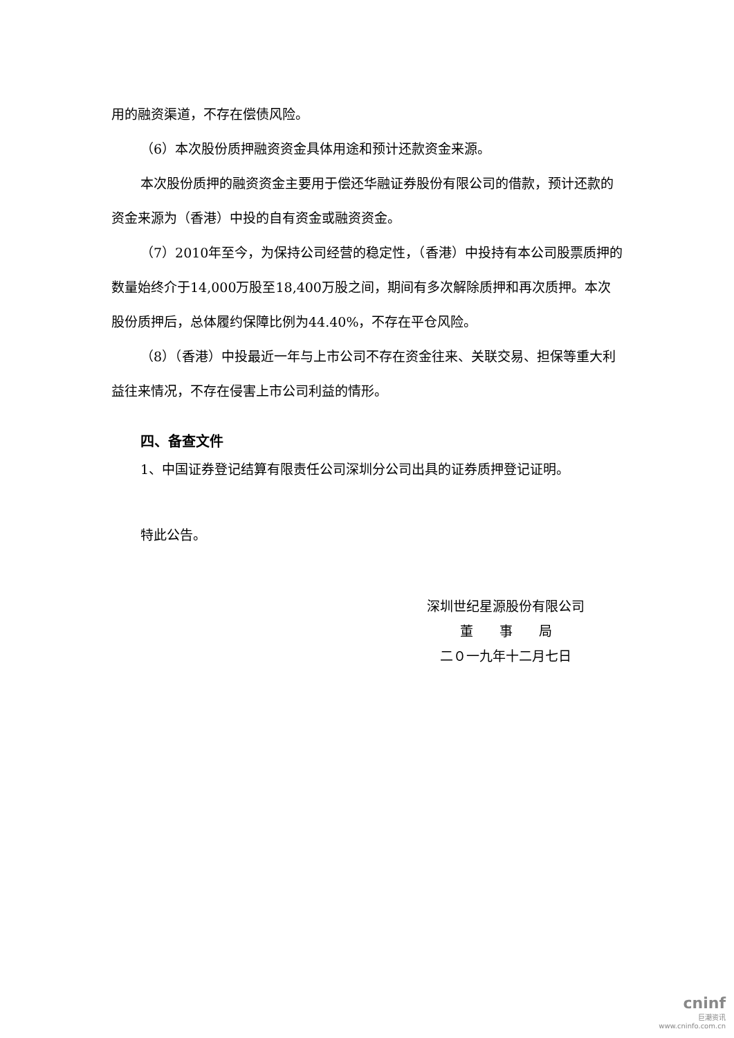用的融资渠道，不存在偿债风险。
（6）本次股份质押融资资金具体用途和预计还款资金来源。
本次股份质押的融资资金主要用于偿还华融证券股份有限公司的借款，预计还款的资金来源为（香港）中投的自有资金或融资资金。
（7）2010年至今，为保持公司经营的稳定性，（香港）中投持有本公司股票质押的数量始终介于14,000万股至18,400万股之间，期间有多次解除质押和再次质押。本次股份质押后，总体履约保障比例为44.40%，不存在平仓风险。
（8）（香港）中投最近一年与上市公司不存在资金往来、关联交易、担保等重大利益往来情况，不存在侵害上市公司利益的情形。
四、备查文件
1、中国证券登记结算有限责任公司深圳分公司出具的证券质押登记证明。
特此公告。
深圳世纪星源股份有限公司
董　　事　　局
二０一九年十二月七日
cninf
巨潮资讯
www.cninfo.com.cn